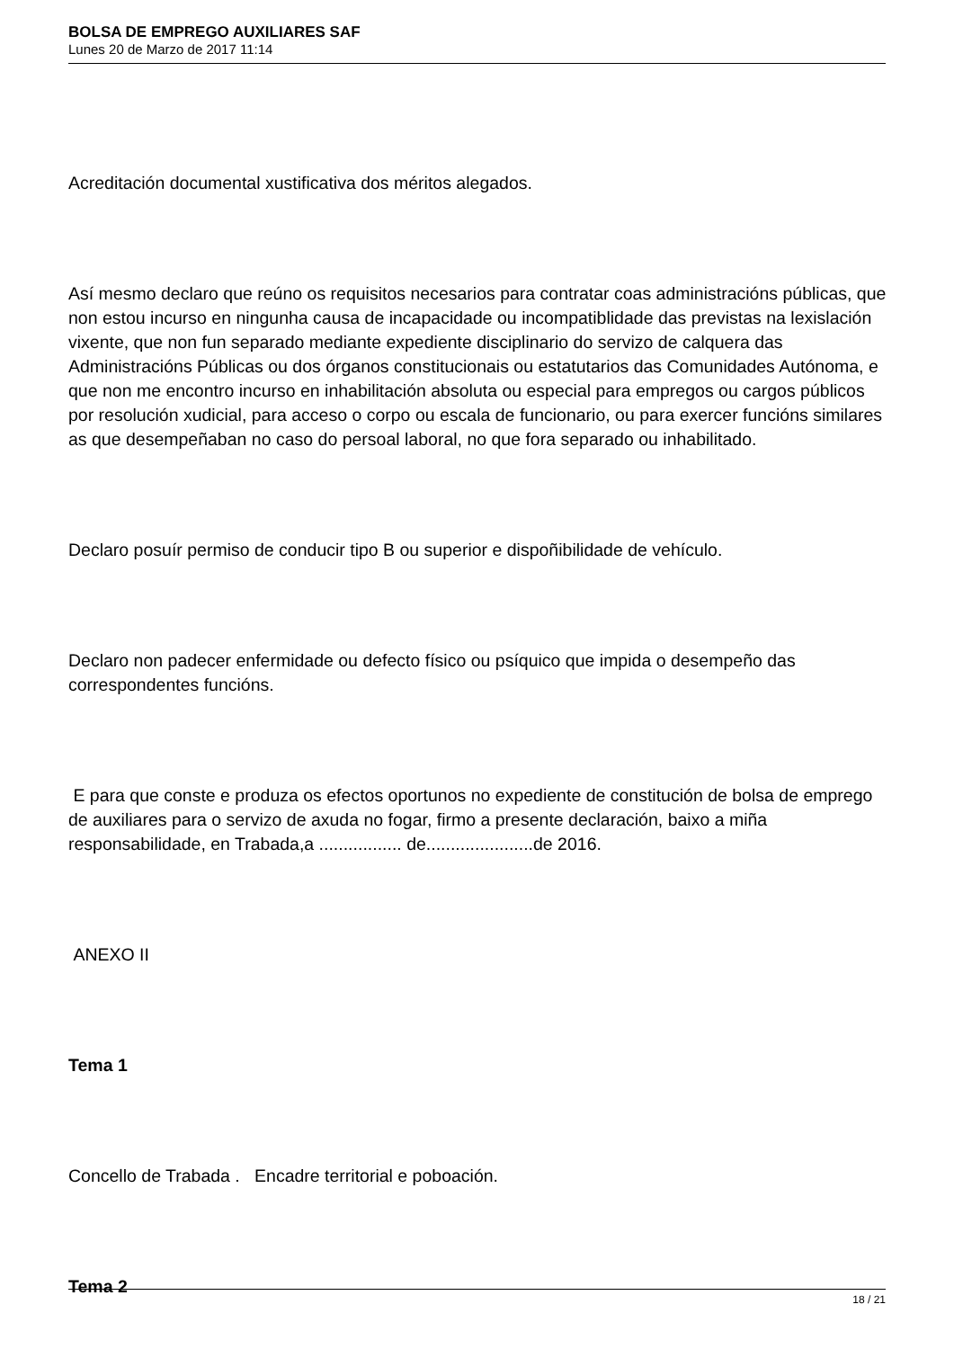BOLSA DE EMPREGO AUXILIARES SAF
Lunes 20 de Marzo de 2017 11:14
Acreditación documental xustificativa dos méritos alegados.
Así mesmo declaro que reúno os requisitos necesarios para contratar coas administracións públicas, que non estou incurso en ningunha causa de incapacidade ou incompatiblidade das previstas na lexislación vixente, que non fun separado mediante expediente disciplinario do servizo de calquera das Administracións Públicas ou dos órganos constitucionais ou estatutarios das Comunidades Autónoma, e que non me encontro incurso en inhabilitación absoluta ou especial para empregos ou cargos públicos por resolución xudicial, para acceso o corpo ou escala de funcionario, ou para exercer funcións similares as que desempeñaban no caso do persoal laboral, no que fora separado ou inhabilitado.
Declaro posuír permiso de conducir tipo B ou superior e dispoñibilidade de vehículo.
Declaro non padecer enfermidade ou defecto físico ou psíquico que impida o desempeño das correspondentes funcións.
E para que conste e produza os efectos oportunos no expediente de constitución de bolsa de emprego de auxiliares para o servizo de axuda no fogar, firmo a presente declaración, baixo a miña responsabilidade, en Trabada,a ................. de......................de 2016.
ANEXO II
Tema 1
Concello de Trabada . Encadre territorial e poboación.
Tema 2
18 / 21